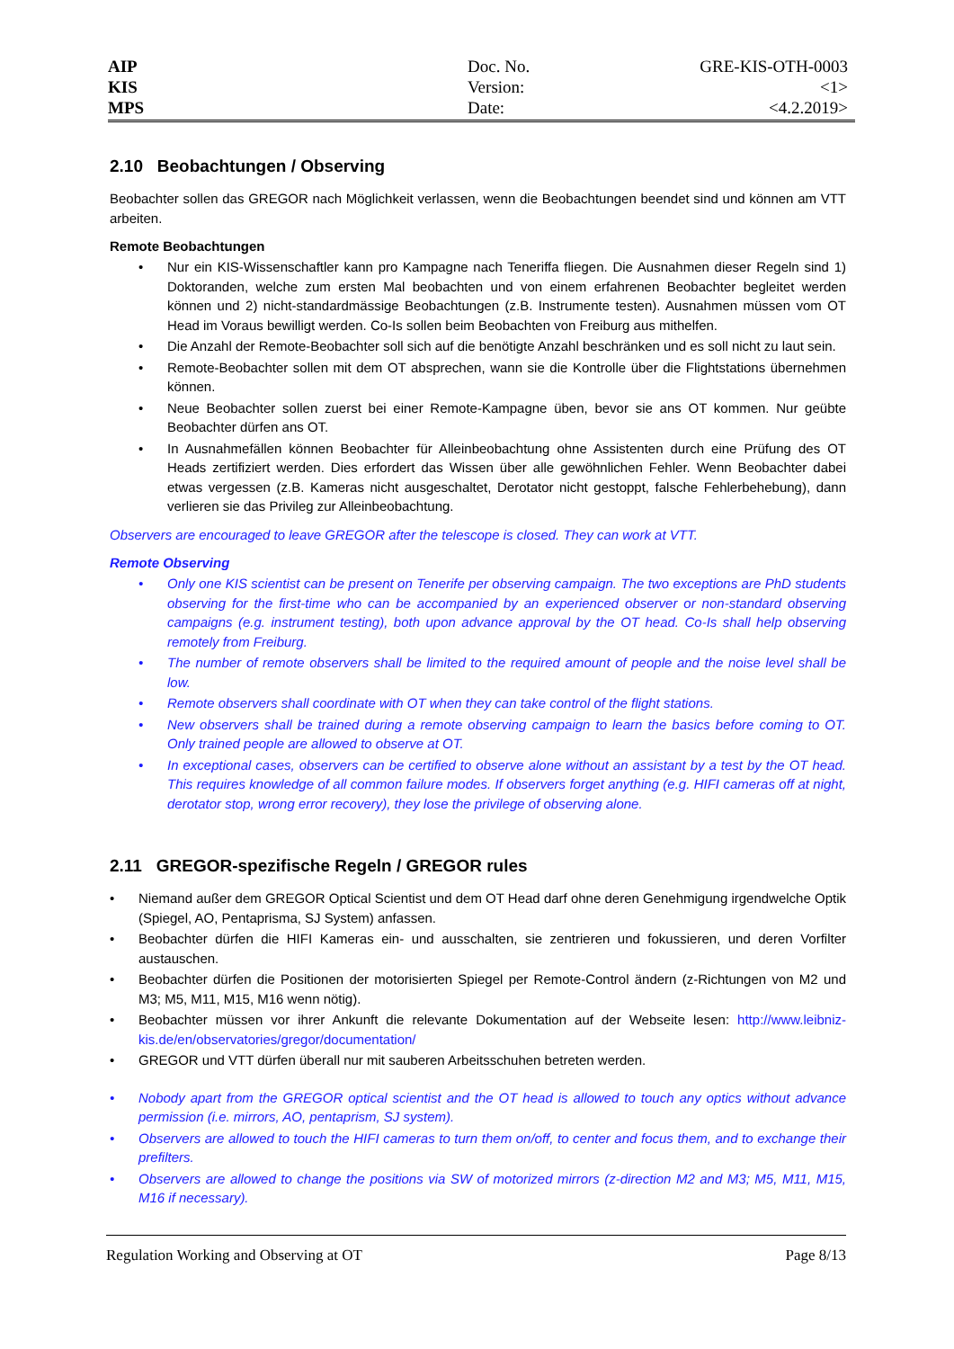AIP
KIS
MPS
Doc. No.
Version:
Date:
GRE-KIS-OTH-0003
<1>
<4.2.2019>
2.10 Beobachtungen / Observing
Beobachter sollen das GREGOR nach Möglichkeit verlassen, wenn die Beobachtungen beendet sind und können am VTT arbeiten.
Remote Beobachtungen
• Nur ein KIS-Wissenschaftler kann pro Kampagne nach Teneriffa fliegen. Die Ausnahmen dieser Regeln sind 1) Doktoranden, welche zum ersten Mal beobachten und von einem erfahrenen Beobachter begleitet werden können und 2) nicht-standardmässige Beobachtungen (z.B. Instrumente testen). Ausnahmen müssen vom OT Head im Voraus bewilligt werden. Co-Is sollen beim Beobachten von Freiburg aus mithelfen.
• Die Anzahl der Remote-Beobachter soll sich auf die benötigte Anzahl beschränken und es soll nicht zu laut sein.
• Remote-Beobachter sollen mit dem OT absprechen, wann sie die Kontrolle über die Flightstations übernehmen können.
• Neue Beobachter sollen zuerst bei einer Remote-Kampagne üben, bevor sie ans OT kommen. Nur geübte Beobachter dürfen ans OT.
• In Ausnahmefällen können Beobachter für Alleinbeobachtung ohne Assistenten durch eine Prüfung des OT Heads zertifiziert werden. Dies erfordert das Wissen über alle gewöhnlichen Fehler. Wenn Beobachter dabei etwas vergessen (z.B. Kameras nicht ausgeschaltet, Derotator nicht gestoppt, falsche Fehlerbehebung), dann verlieren sie das Privileg zur Alleinbeobachtung.
Observers are encouraged to leave GREGOR after the telescope is closed. They can work at VTT.
Remote Observing
• Only one KIS scientist can be present on Tenerife per observing campaign. The two exceptions are PhD students observing for the first-time who can be accompanied by an experienced observer or non-standard observing campaigns (e.g. instrument testing), both upon advance approval by the OT head. Co-Is shall help observing remotely from Freiburg.
• The number of remote observers shall be limited to the required amount of people and the noise level shall be low.
• Remote observers shall coordinate with OT when they can take control of the flight stations.
• New observers shall be trained during a remote observing campaign to learn the basics before coming to OT. Only trained people are allowed to observe at OT.
• In exceptional cases, observers can be certified to observe alone without an assistant by a test by the OT head. This requires knowledge of all common failure modes. If observers forget anything (e.g. HIFI cameras off at night, derotator stop, wrong error recovery), they lose the privilege of observing alone.
2.11 GREGOR-spezifische Regeln / GREGOR rules
• Niemand außer dem GREGOR Optical Scientist und dem OT Head darf ohne deren Genehmigung irgendwelche Optik (Spiegel, AO, Pentaprisma, SJ System) anfassen.
• Beobachter dürfen die HIFI Kameras ein- und ausschalten, sie zentrieren und fokussieren, und deren Vorfilter austauschen.
• Beobachter dürfen die Positionen der motorisierten Spiegel per Remote-Control ändern (z-Richtungen von M2 und M3; M5, M11, M15, M16 wenn nötig).
• Beobachter müssen vor ihrer Ankunft die relevante Dokumentation auf der Webseite lesen: http://www.leibniz-kis.de/en/observatories/gregor/documentation/
• GREGOR und VTT dürfen überall nur mit sauberen Arbeitsschuhen betreten werden.
• Nobody apart from the GREGOR optical scientist and the OT head is allowed to touch any optics without advance permission (i.e. mirrors, AO, pentaprism, SJ system).
• Observers are allowed to touch the HIFI cameras to turn them on/off, to center and focus them, and to exchange their prefilters.
• Observers are allowed to change the positions via SW of motorized mirrors (z-direction M2 and M3; M5, M11, M15, M16 if necessary).
Regulation Working and Observing at OT Page 8/13